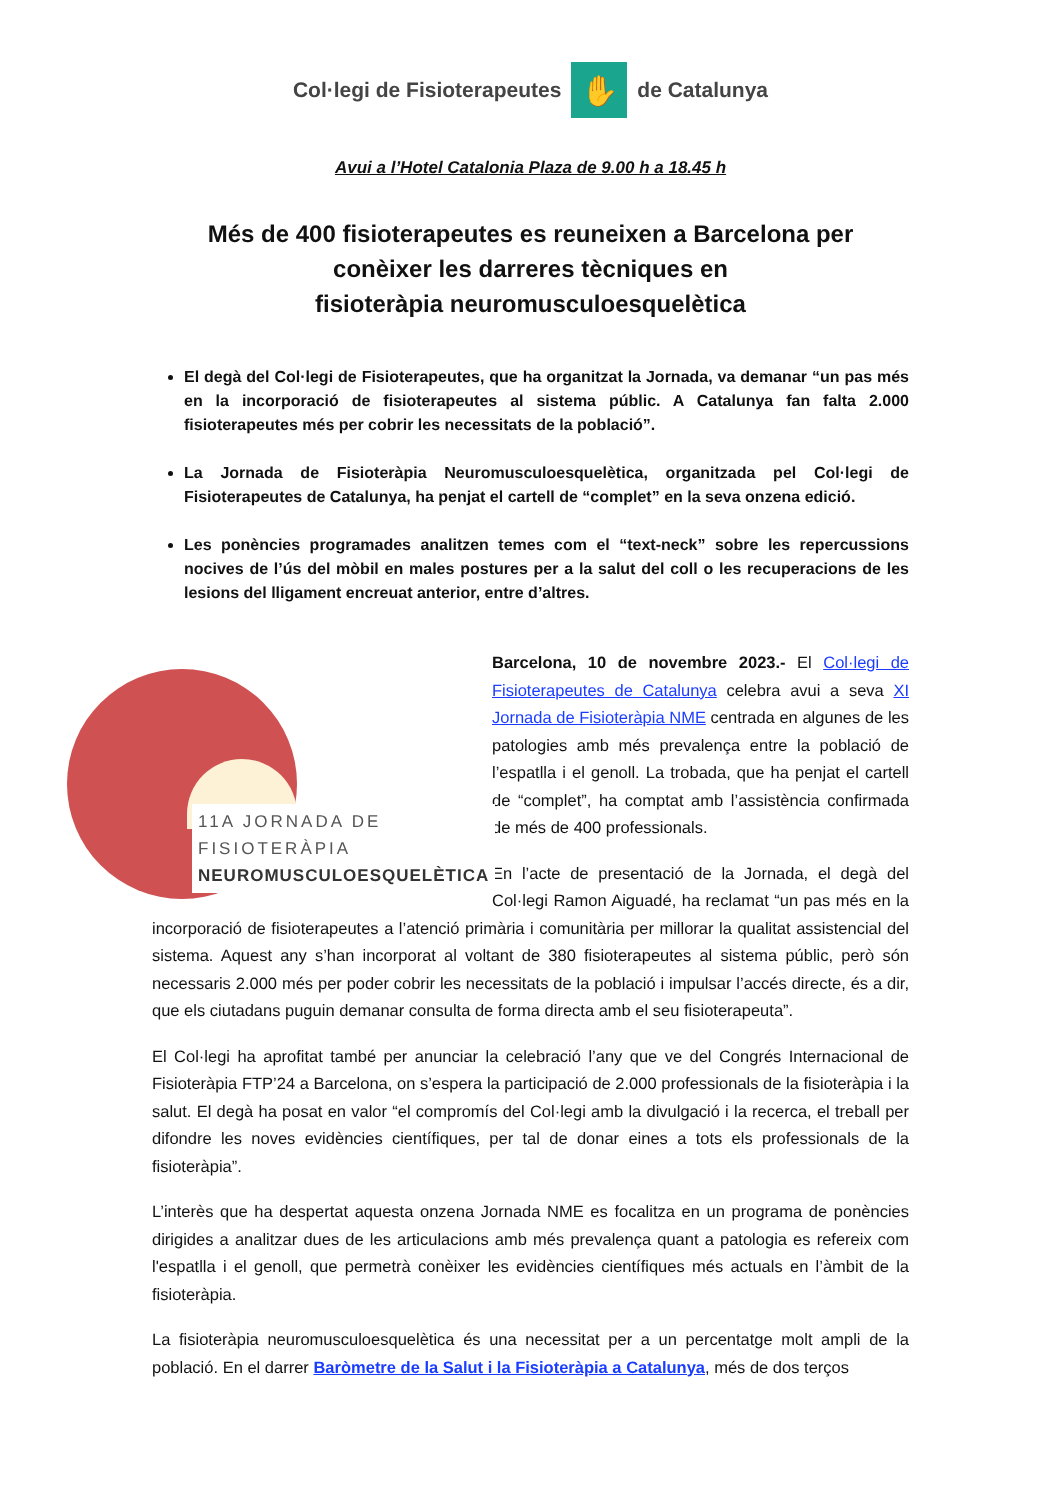Col·legi de Fisioterapeutes ✋ de Catalunya
Avui a l’Hotel Catalonia Plaza de 9.00 h a 18.45 h
Més de 400 fisioterapeutes es reuneixen a Barcelona per
conèixer les darreres tècniques en
fisioteràpia neuromusculoesquelètica
El degà del Col·legi de Fisioterapeutes, que ha organitzat la Jornada, va demanar “un pas més en la incorporació de fisioterapeutes al sistema públic. A Catalunya fan falta 2.000 fisioterapeutes més per cobrir les necessitats de la població”.
La Jornada de Fisioteràpia Neuromusculoesquelètica, organitzada pel Col·legi de Fisioterapeutes de Catalunya, ha penjat el cartell de “complet” en la seva onzena edició.
Les ponències programades analitzen temes com el “text-neck” sobre les repercussions nocives de l’ús del mòbil en males postures per a la salut del coll o les recuperacions de les lesions del lligament encreuat anterior, entre d’altres.
11A JORNADA DE
FISIOTERÀPIA
NEUROMUSCULOESQUELÈTICA
Barcelona, 10 de novembre 2023.- El Col·legi de Fisioterapeutes de Catalunya celebra avui a seva XI Jornada de Fisioteràpia NME centrada en algunes de les patologies amb més prevalença entre la població de l’espatlla i el genoll. La trobada, que ha penjat el cartell de “complet”, ha comptat amb l’assistència confirmada de més de 400 professionals.
En l’acte de presentació de la Jornada, el degà del Col·legi Ramon Aiguadé, ha reclamat “un pas més en la incorporació de fisioterapeutes a l’atenció primària i comunitària per millorar la qualitat assistencial del sistema. Aquest any s’han incorporat al voltant de 380 fisioterapeutes al sistema públic, però són necessaris 2.000 més per poder cobrir les necessitats de la població i impulsar l’accés directe, és a dir, que els ciutadans puguin demanar consulta de forma directa amb el seu fisioterapeuta”.
El Col·legi ha aprofitat també per anunciar la celebració l’any que ve del Congrés Internacional de Fisioteràpia FTP’24 a Barcelona, on s’espera la participació de 2.000 professionals de la fisioteràpia i la salut. El degà ha posat en valor “el compromís del Col·legi amb la divulgació i la recerca, el treball per difondre les noves evidències científiques, per tal de donar eines a tots els professionals de la fisioteràpia”.
L’interès que ha despertat aquesta onzena Jornada NME es focalitza en un programa de ponències dirigides a analitzar dues de les articulacions amb més prevalença quant a patologia es refereix com l'espatlla i el genoll, que permetrà conèixer les evidències científiques més actuals en l’àmbit de la fisioteràpia.
La fisioteràpia neuromusculoesquelètica és una necessitat per a un percentatge molt ampli de la població. En el darrer Baròmetre de la Salut i la Fisioteràpia a Catalunya, més de dos terços